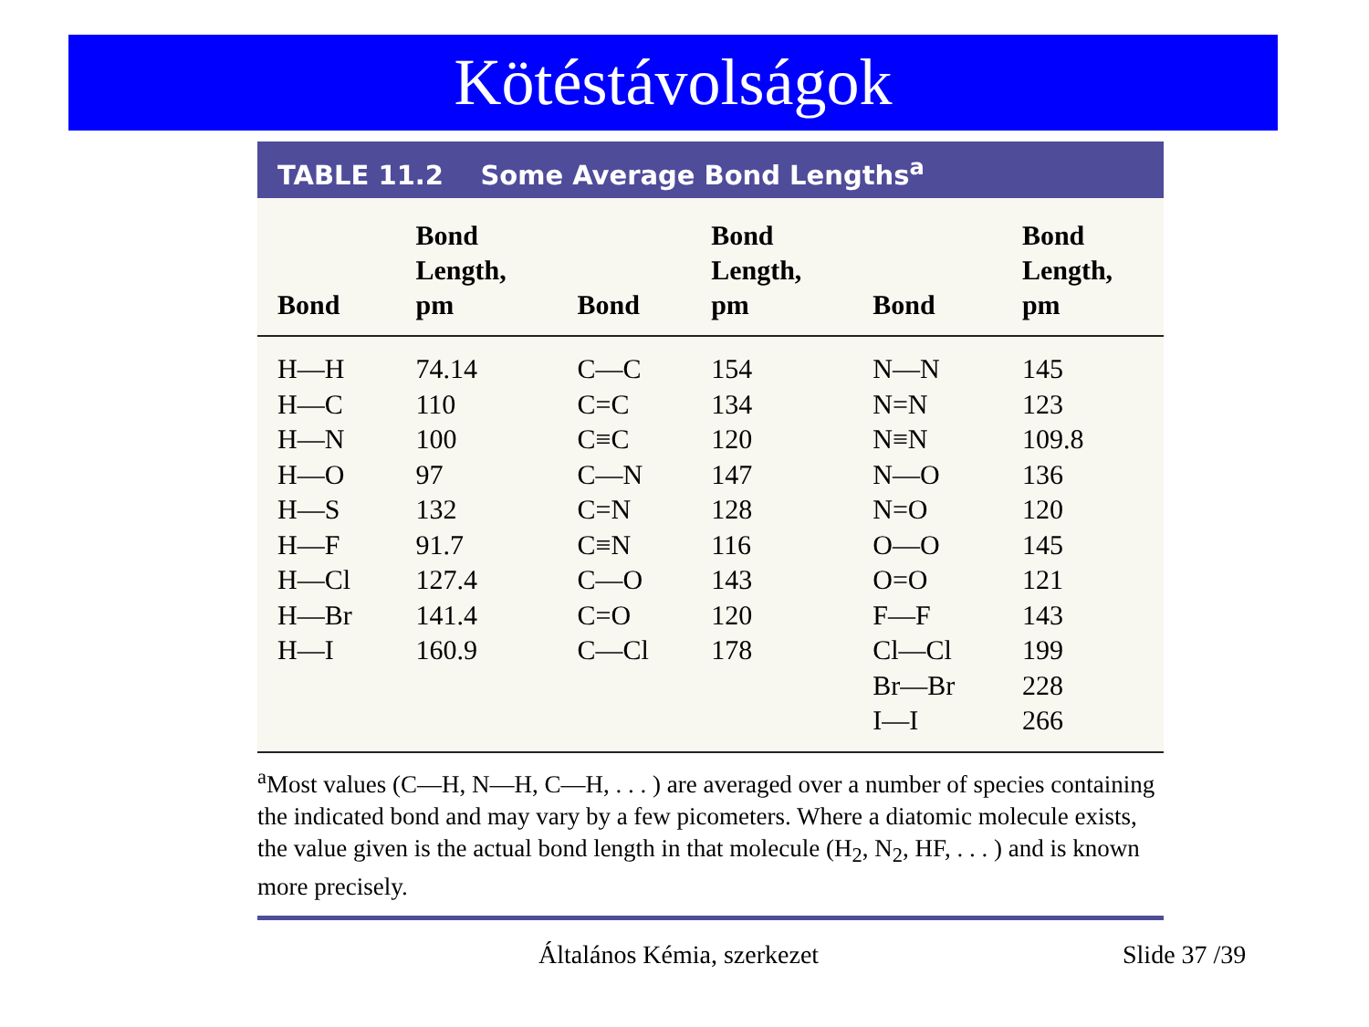Kötéstávolságok
TABLE 11.2 Some Average Bond Lengths<sup>a</sup>
| Bond | Bond Length, pm | Bond | Bond Length, pm | Bond | Bond Length, pm |
| --- | --- | --- | --- | --- | --- |
| H—H | 74.14 | C—C | 154 | N—N | 145 |
| H—C | 110 | C=C | 134 | N=N | 123 |
| H—N | 100 | C≡C | 120 | N≡N | 109.8 |
| H—O | 97 | C—N | 147 | N—O | 136 |
| H—S | 132 | C=N | 128 | N=O | 120 |
| H—F | 91.7 | C≡N | 116 | O—O | 145 |
| H—Cl | 127.4 | C—O | 143 | O=O | 121 |
| H—Br | 141.4 | C=O | 120 | F—F | 143 |
| H—I | 160.9 | C—Cl | 178 | Cl—Cl | 199 |
| | | | | Br—Br | 228 |
| | | | | I—I | 266 |
<sup>a</sup> Most values (C—H, N—H, C—H, . . . ) are averaged over a number of species containing the indicated bond and may vary by a few picometers. Where a diatomic molecule exists, the value given is the actual bond length in that molecule (H<sub>2</sub>, N<sub>2</sub>, HF, . . . ) and is known more precisely.
Általános Kémia, szerkezet Slide 37 /39